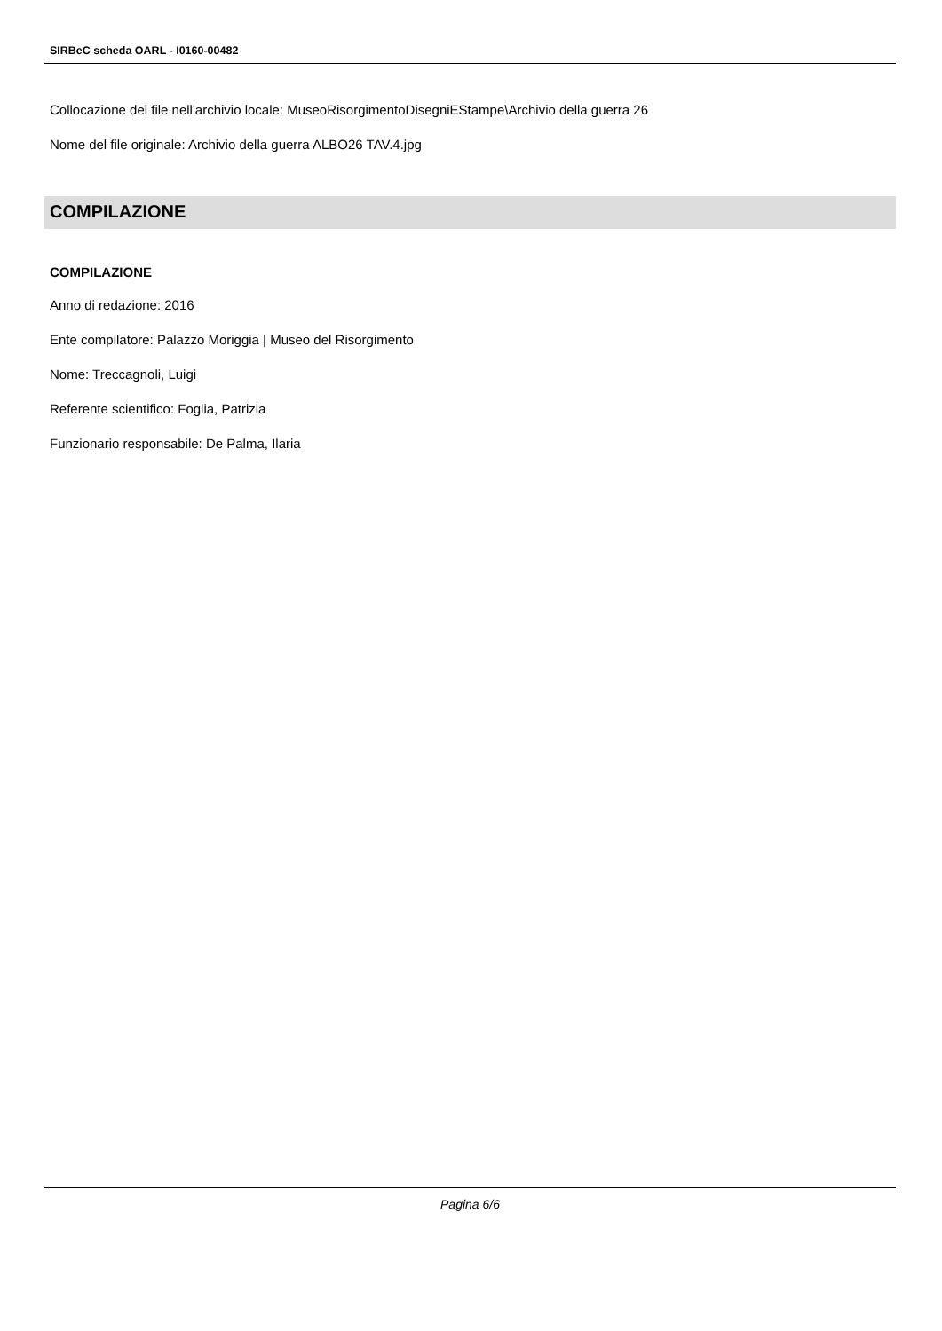SIRBeC scheda OARL - I0160-00482
Collocazione del file nell'archivio locale: MuseoRisorgimentoDisegniEStampe\Archivio della guerra 26
Nome del file originale: Archivio della guerra ALBO26 TAV.4.jpg
COMPILAZIONE
COMPILAZIONE
Anno di redazione: 2016
Ente compilatore: Palazzo Moriggia | Museo del Risorgimento
Nome: Treccagnoli, Luigi
Referente scientifico: Foglia, Patrizia
Funzionario responsabile: De Palma, Ilaria
Pagina 6/6